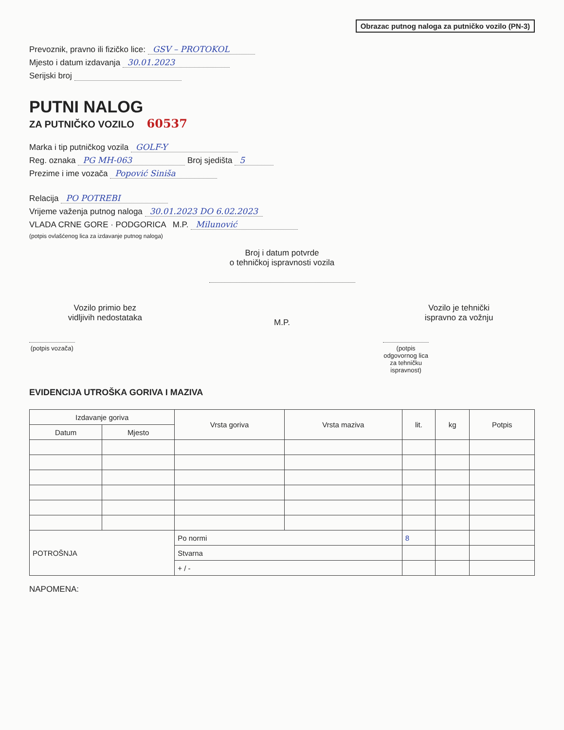Obrazac putnog naloga za putničko vozilo (PN-3)
Prevoznik, pravno ili fizičko lice: GSV – PROTOKOL
Mjesto i datum izdavanja 30.01.2023
Serijski broj
PUTNI NALOG
ZA PUTNIČKO VOZILO 60537
Marka i tip putničkog vozila GOLF-Y
Reg. oznaka PG MH-063 Broj sjedišta 5
Prezime i ime vozača Popović Siniša
Relacija PO POTREBI
Vrijeme važenja putnog naloga 30.01.2023 DO 6.02.2023
VLADA CRNE GORE · PODGORICA M.P. Milunović
(potpis ovlašćenog lica za izdavanje putnog naloga)
Broj i datum potvrde
o tehničkoj ispravnosti vozila
Vozilo primio bez
vidljivih nedostataka
(potpis vozača)
M.P.
Vozilo je tehnički
ispravno za vožnju
(potpis odgovornog lica za tehničku ispravnost)
EVIDENCIJA UTROŠKA GORIVA I MAZIVA
| Izdavanje goriva | | Vrsta goriva | Vrsta maziva | lit. | kg | Potpis |
| --- | --- | --- | --- | --- | --- | --- |
| Datum | Mjesto | | | | | |
| POTROŠNJA | | Po normi | | 8 | | |
| | | Stvarna | | | | |
| | | + / - | | | | |
NAPOMENA: